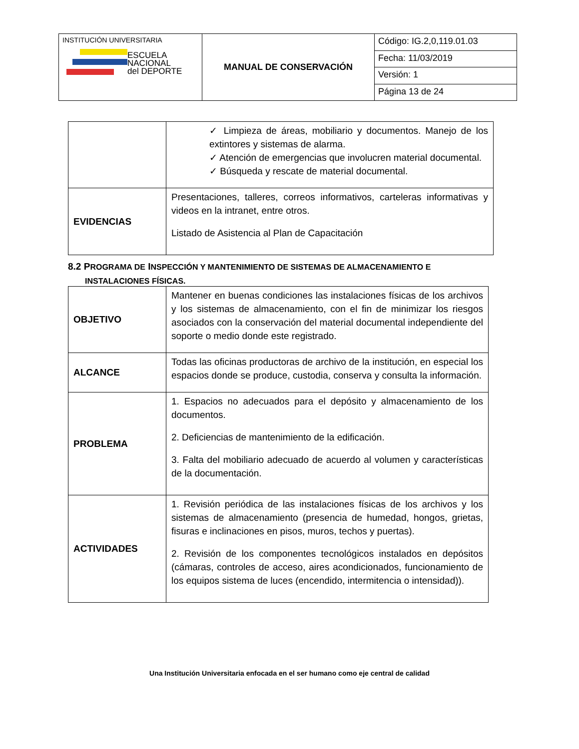| INSTITUCIÓN UNIVERSITARIA ESCUELA NACIONAL del DEPORTE | MANUAL DE CONSERVACIÓN | Código: IG.2,0,119.01.03 |
| | | Fecha: 11/03/2019 |
| | | Versión: 1 |
| | | Página 13 de 24 |
| | ✓ Limpieza de áreas, mobiliario y documentos. Manejo de los extintores y sistemas de alarma. ✓ Atención de emergencias que involucren material documental. ✓ Búsqueda y rescate de material documental. |
| EVIDENCIAS | Presentaciones, talleres, correos informativos, carteleras informativas y videos en la intranet, entre otros. Listado de Asistencia al Plan de Capacitación |
8.2 PROGRAMA DE INSPECCIÓN Y MANTENIMIENTO DE SISTEMAS DE ALMACENAMIENTO E
INSTALACIONES FÍSICAS.
| OBJETIVO | Mantener en buenas condiciones las instalaciones físicas de los archivos y los sistemas de almacenamiento, con el fin de minimizar los riesgos asociados con la conservación del material documental independiente del soporte o medio donde este registrado. |
| ALCANCE | Todas las oficinas productoras de archivo de la institución, en especial los espacios donde se produce, custodia, conserva y consulta la información. |
| PROBLEMA | 1. Espacios no adecuados para el depósito y almacenamiento de los documentos. 2. Deficiencias de mantenimiento de la edificación. 3. Falta del mobiliario adecuado de acuerdo al volumen y características de la documentación. |
| ACTIVIDADES | 1. Revisión periódica de las instalaciones físicas de los archivos y los sistemas de almacenamiento (presencia de humedad, hongos, grietas, fisuras e inclinaciones en pisos, muros, techos y puertas). 2. Revisión de los componentes tecnológicos instalados en depósitos (cámaras, controles de acceso, aires acondicionados, funcionamiento de los equipos sistema de luces (encendido, intermitencia o intensidad)). |
Una Institución Universitaria enfocada en el ser humano como eje central de calidad